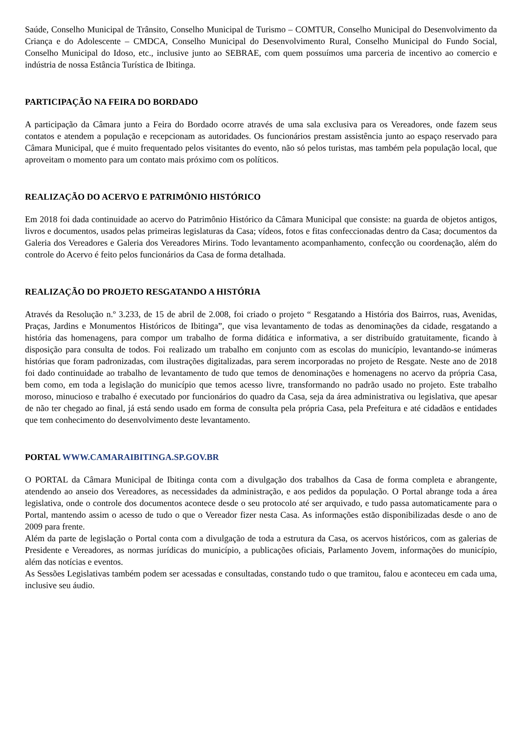Saúde, Conselho Municipal de Trânsito, Conselho Municipal de Turismo – COMTUR, Conselho Municipal do Desenvolvimento da Criança e do Adolescente – CMDCA, Conselho Municipal do Desenvolvimento Rural, Conselho Municipal do Fundo Social, Conselho Municipal do Idoso, etc., inclusive junto ao SEBRAE, com quem possuímos uma parceria de incentivo ao comercio e indústria de nossa Estância Turística de Ibitinga.
PARTICIPAÇÃO NA FEIRA DO BORDADO
A participação da Câmara junto a Feira do Bordado ocorre através de uma sala exclusiva para os Vereadores, onde fazem seus contatos e atendem a população e recepcionam as autoridades. Os funcionários prestam assistência junto ao espaço reservado para Câmara Municipal, que é muito frequentado pelos visitantes do evento, não só pelos turistas, mas também pela população local, que aproveitam o momento para um contato mais próximo com os políticos.
REALIZAÇÃO DO ACERVO E PATRIMÔNIO HISTÓRICO
Em 2018 foi dada continuidade ao acervo do Patrimônio Histórico da Câmara Municipal que consiste: na guarda de objetos antigos, livros e documentos, usados pelas primeiras legislaturas da Casa; vídeos, fotos e fitas confeccionadas dentro da Casa; documentos da Galeria dos Vereadores e Galeria dos Vereadores Mirins. Todo levantamento acompanhamento, confecção ou coordenação, além do controle do Acervo é feito pelos funcionários da Casa de forma detalhada.
REALIZAÇÃO DO PROJETO RESGATANDO A HISTÓRIA
Através da Resolução n.º 3.233, de 15 de abril de 2.008, foi criado o projeto “ Resgatando a História dos Bairros, ruas, Avenidas, Praças, Jardins e Monumentos Históricos de Ibitinga”, que visa levantamento de todas as denominações da cidade, resgatando a história das homenagens, para compor um trabalho de forma didática e informativa, a ser distribuído gratuitamente, ficando à disposição para consulta de todos. Foi realizado um trabalho em conjunto com as escolas do município, levantando-se inúmeras histórias que foram padronizadas, com ilustrações digitalizadas, para serem incorporadas no projeto de Resgate. Neste ano de 2018 foi dado continuidade ao trabalho de levantamento de tudo que temos de denominações e homenagens no acervo da própria Casa, bem como, em toda a legislação do município que temos acesso livre, transformando no padrão usado no projeto. Este trabalho moroso, minucioso e trabalho é executado por funcionários do quadro da Casa, seja da área administrativa ou legislativa, que apesar de não ter chegado ao final, já está sendo usado em forma de consulta pela própria Casa, pela Prefeitura e até cidadãos e entidades que tem conhecimento do desenvolvimento deste levantamento.
PORTAL WWW.CAMARAIBITINGA.SP.GOV.BR
O PORTAL da Câmara Municipal de Ibitinga conta com a divulgação dos trabalhos da Casa de forma completa e abrangente, atendendo ao anseio dos Vereadores, as necessidades da administração, e aos pedidos da população. O Portal abrange toda a área legislativa, onde o controle dos documentos acontece desde o seu protocolo até ser arquivado, e tudo passa automaticamente para o Portal, mantendo assim o acesso de tudo o que o Vereador fizer nesta Casa. As informações estão disponibilizadas desde o ano de 2009 para frente.
Além da parte de legislação o Portal conta com a divulgação de toda a estrutura da Casa, os acervos históricos, com as galerias de Presidente e Vereadores, as normas jurídicas do município, a publicações oficiais, Parlamento Jovem, informações do município, além das notícias e eventos.
As Sessões Legislativas também podem ser acessadas e consultadas, constando tudo o que tramitou, falou e aconteceu em cada uma, inclusive seu áudio.